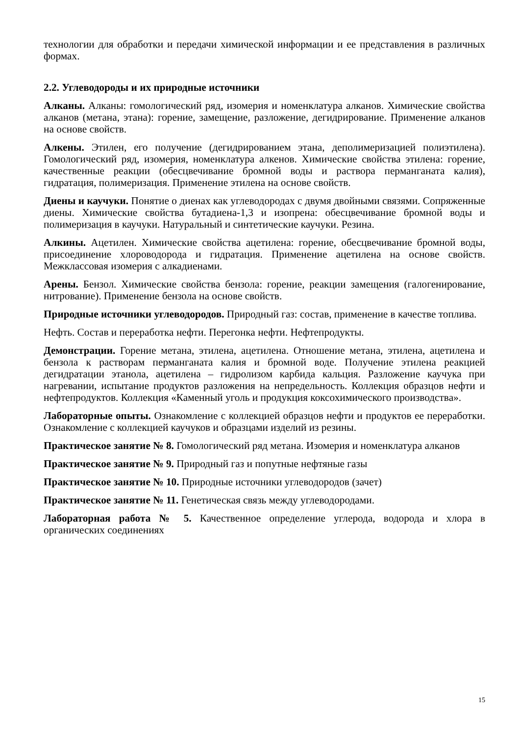технологии для обработки и передачи химической информации и ее представления в различных формах.
2.2. Углеводороды и их природные источники
Алканы. Алканы: гомологический ряд, изомерия и номенклатура алканов. Химические свойства алканов (метана, этана): горение, замещение, разложение, дегидрирование. Применение алканов на основе свойств.
Алкены. Этилен, его получение (дегидрированием этана, деполимеризацией полиэтилена). Гомологический ряд, изомерия, номенклатура алкенов. Химические свойства этилена: горение, качественные реакции (обесцвечивание бромной воды и раствора перманганата калия), гидратация, полимеризация. Применение этилена на основе свойств.
Диены и каучуки. Понятие о диенах как углеводородах с двумя двойными связями. Сопряженные диены. Химические свойства бутадиена-1,3 и изопрена: обесцвечивание бромной воды и полимеризация в каучуки. Натуральный и синтетические каучуки. Резина.
Алкины. Ацетилен. Химические свойства ацетилена: горение, обесцвечивание бромной воды, присоединение хлороводорода и гидратация. Применение ацетилена на основе свойств. Межклассовая изомерия с алкадиенами.
Арены. Бензол. Химические свойства бензола: горение, реакции замещения (галогенирование, нитрование). Применение бензола на основе свойств.
Природные источники углеводородов. Природный газ: состав, применение в качестве топлива.
Нефть. Состав и переработка нефти. Перегонка нефти. Нефтепродукты.
Демонстрации. Горение метана, этилена, ацетилена. Отношение метана, этилена, ацетилена и бензола к растворам перманганата калия и бромной воде. Получение этилена реакцией дегидратации этанола, ацетилена – гидролизом карбида кальция. Разложение каучука при нагревании, испытание продуктов разложения на непредельность. Коллекция образцов нефти и нефтепродуктов. Коллекция «Каменный уголь и продукция коксохимического производства».
Лабораторные опыты. Ознакомление с коллекцией образцов нефти и продуктов ее переработки. Ознакомление с коллекцией каучуков и образцами изделий из резины.
Практическое занятие № 8. Гомологический ряд метана. Изомерия и номенклатура алканов
Практическое занятие № 9. Природный газ и попутные нефтяные газы
Практическое занятие № 10. Природные источники углеводородов (зачет)
Практическое занятие № 11. Генетическая связь между углеводородами.
Лабораторная работа № 5. Качественное определение углерода, водорода и хлора в органических соединениях
15